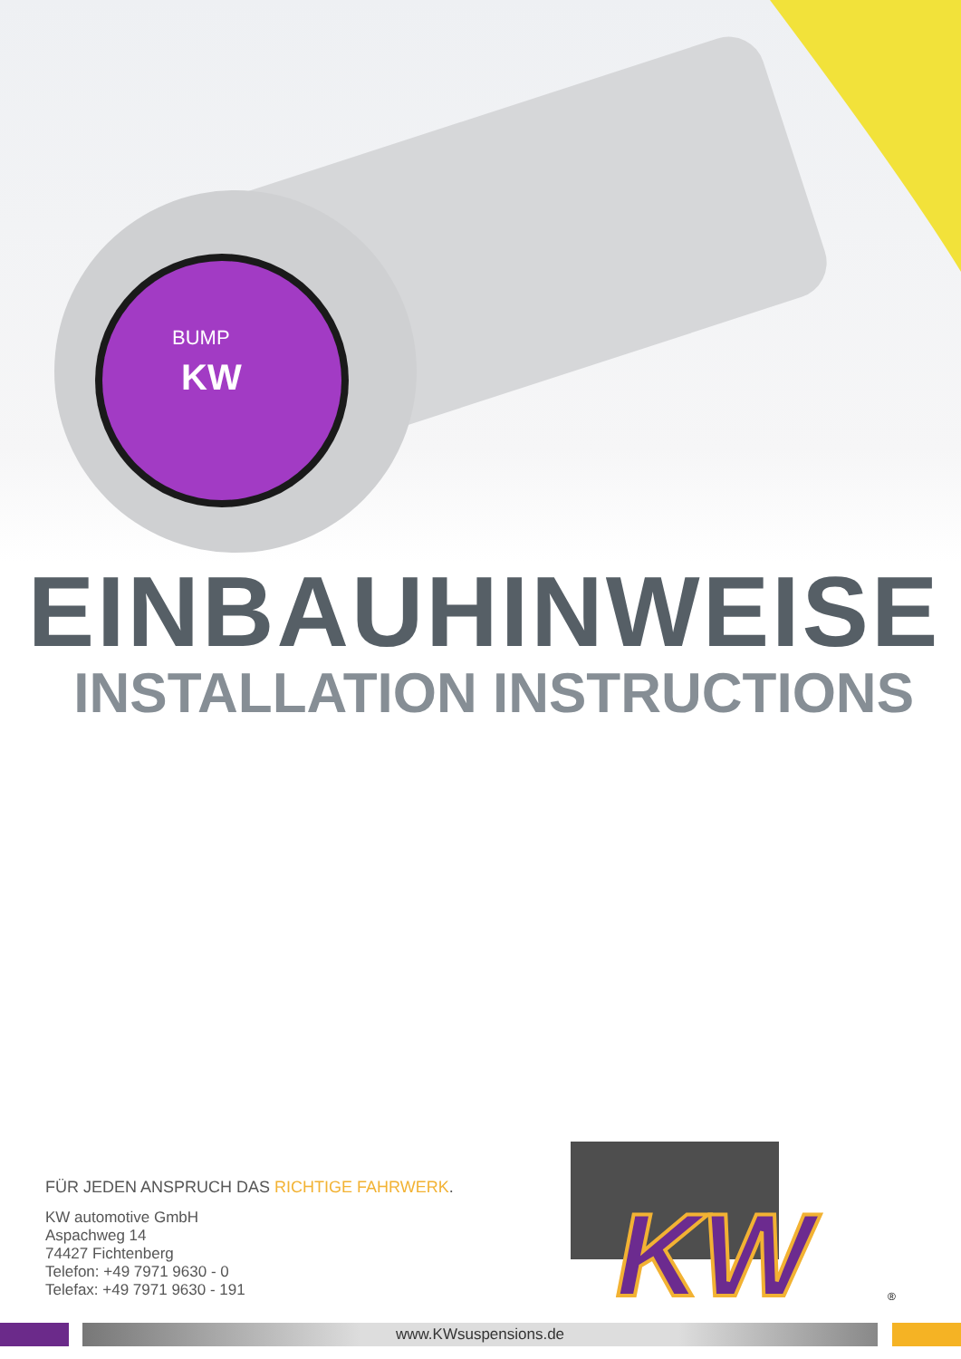KW
BUMP
EINBAUHINWEISE
INSTALLATION INSTRUCTIONS
FÜR JEDEN ANSPRUCH DAS RICHTIGE FAHRWERK.
KW automotive GmbH
Aspachweg 14
74427 Fichtenberg
Telefon: +49 7971 9630 - 0
Telefax: +49 7971 9630 - 191
KW
®
www.KWsuspensions.de